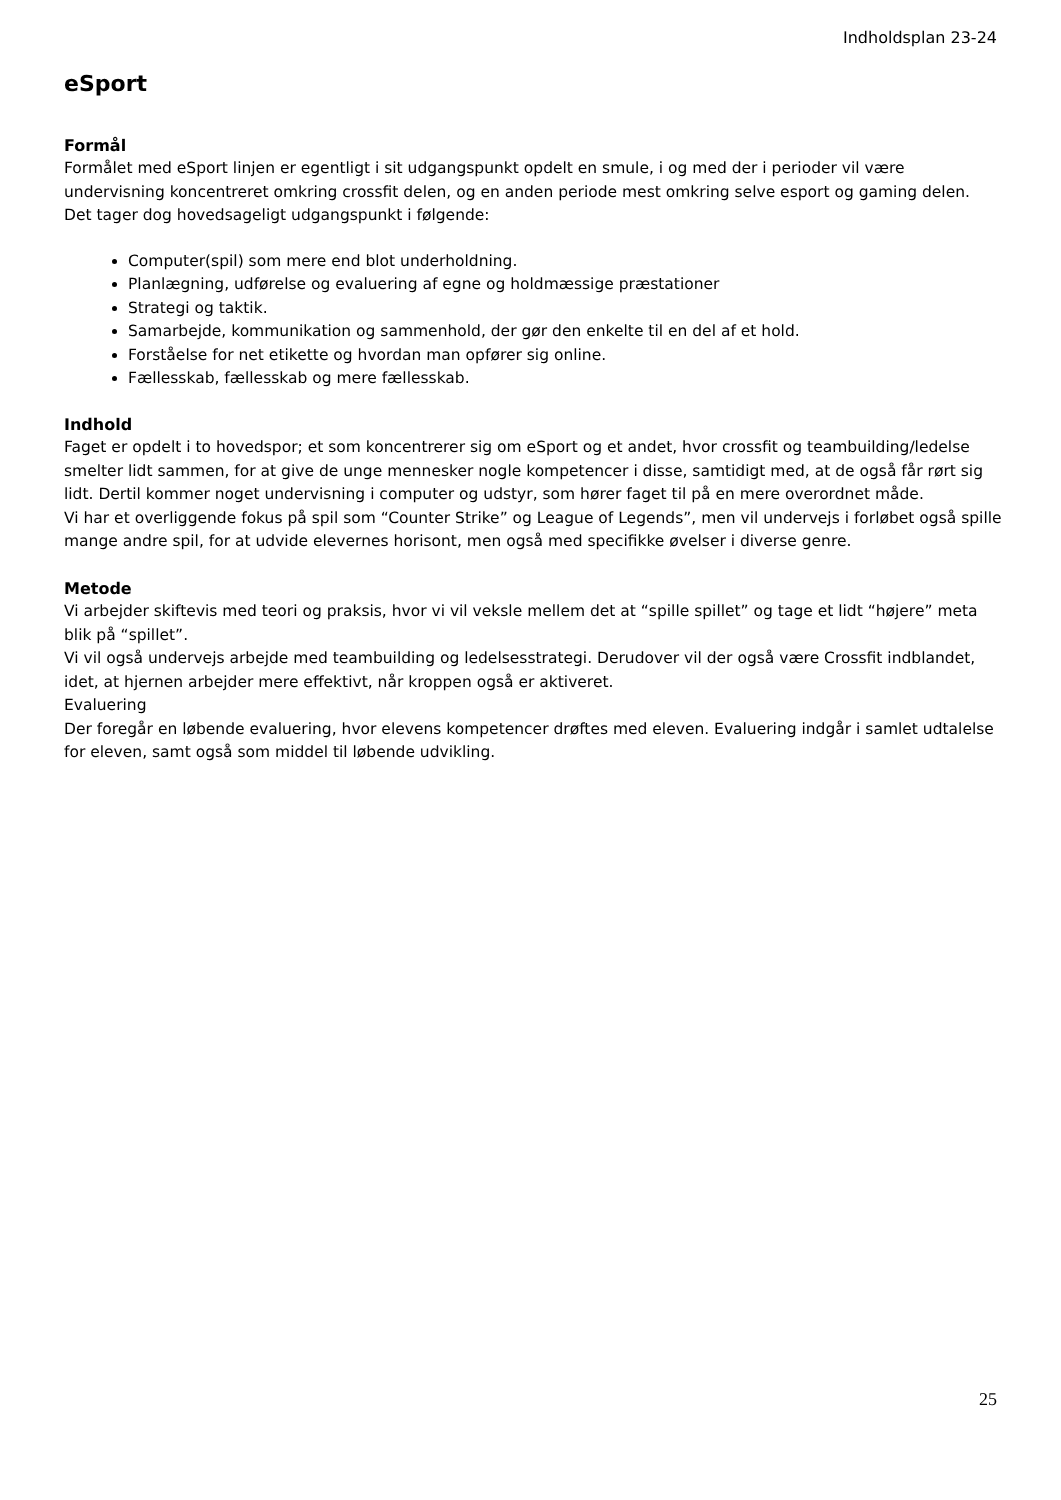Indholdsplan 23-24
eSport
Formål
Formålet med eSport linjen er egentligt i sit udgangspunkt opdelt en smule, i og med der i perioder vil være undervisning koncentreret omkring crossfit delen, og en anden periode mest omkring selve esport og gaming delen.
Det tager dog hovedsageligt udgangspunkt i følgende:
Computer(spil) som mere end blot underholdning.
Planlægning, udførelse og evaluering af egne og holdmæssige præstationer
Strategi og taktik.
Samarbejde, kommunikation og sammenhold, der gør den enkelte til en del af et hold.
Forståelse for net etikette og hvordan man opfører sig online.
Fællesskab, fællesskab og mere fællesskab.
Indhold
Faget er opdelt i to hovedspor; et som koncentrerer sig om eSport og et andet, hvor crossfit og teambuilding/ledelse smelter lidt sammen, for at give de unge mennesker nogle kompetencer i disse, samtidigt med, at de også får rørt sig lidt. Dertil kommer noget undervisning i computer og udstyr, som hører faget til på en mere overordnet måde.
Vi har et overliggende fokus på spil som “Counter Strike” og League of Legends”, men vil undervejs i forløbet også spille mange andre spil, for at udvide elevernes horisont, men også med specifikke øvelser i diverse genre.
Metode
Vi arbejder skiftevis med teori og praksis, hvor vi vil veksle mellem det at “spille spillet” og tage et lidt “højere” meta blik på “spillet”.
Vi vil også undervejs arbejde med teambuilding og ledelsesstrategi. Derudover vil der også være Crossfit indblandet, idet, at hjernen arbejder mere effektivt, når kroppen også er aktiveret.
Evaluering
Der foregår en løbende evaluering, hvor elevens kompetencer drøftes med eleven. Evaluering indgår i samlet udtalelse for eleven, samt også som middel til løbende udvikling.
25